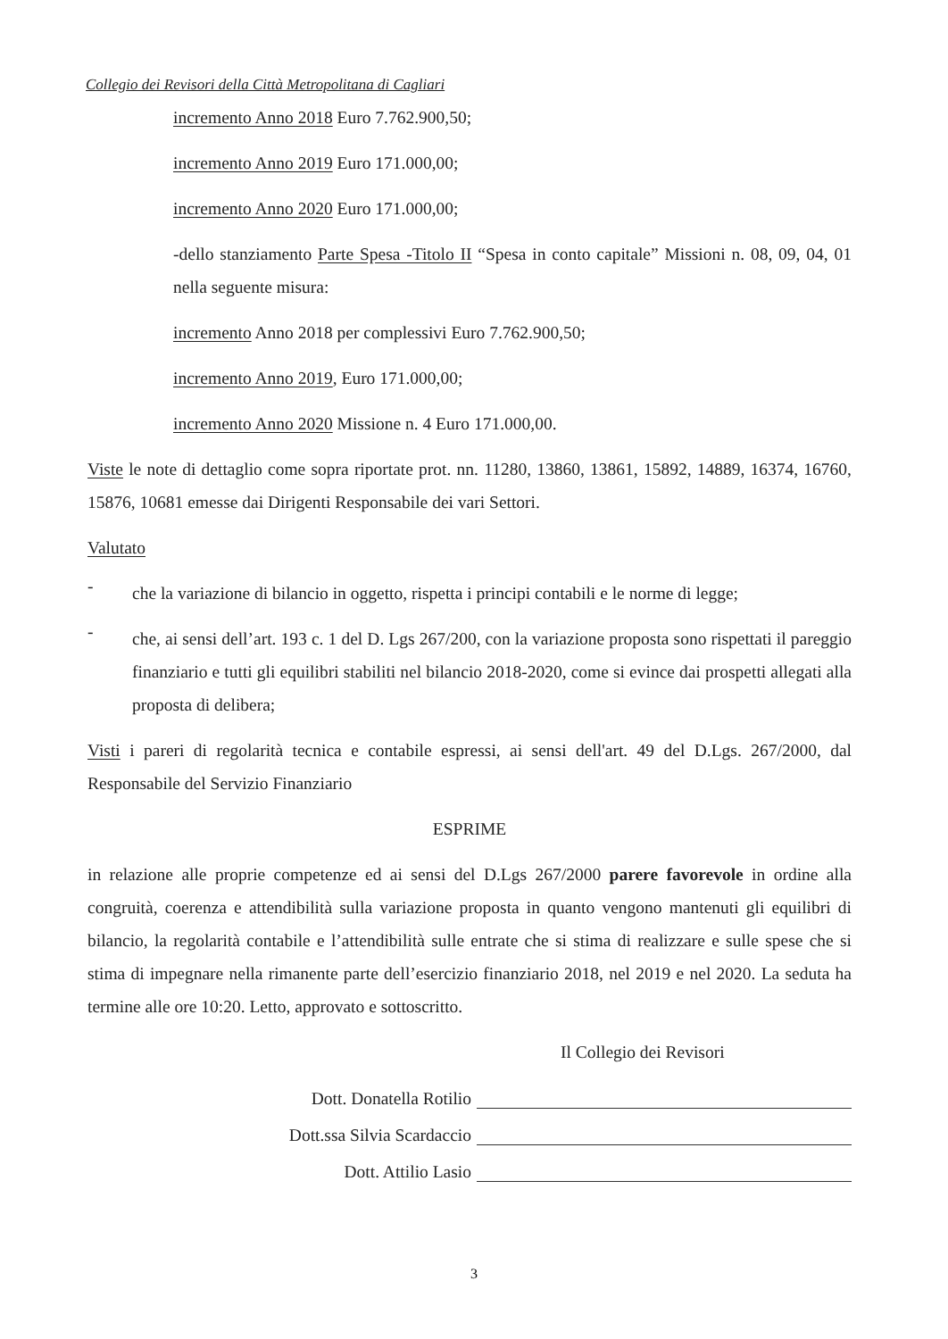Collegio dei Revisori della Città Metropolitana di Cagliari
incremento Anno 2018 Euro 7.762.900,50;
incremento Anno 2019 Euro 171.000,00;
incremento Anno 2020 Euro 171.000,00;
-dello stanziamento Parte Spesa -Titolo II “Spesa in conto capitale” Missioni n. 08, 09, 04, 01 nella seguente misura:
incremento Anno 2018 per complessivi Euro 7.762.900,50;
incremento Anno 2019, Euro 171.000,00;
incremento Anno 2020 Missione n. 4 Euro 171.000,00.
Viste le note di dettaglio come sopra riportate prot. nn. 11280, 13860, 13861, 15892, 14889, 16374, 16760, 15876, 10681 emesse dai Dirigenti Responsabile dei vari Settori.
Valutato
-
che la variazione di bilancio in oggetto, rispetta i principi contabili e le norme di legge;
-
che, ai sensi dell’art. 193 c. 1 del D. Lgs 267/200, con la variazione proposta sono rispettati il pareggio finanziario e tutti gli equilibri stabiliti nel bilancio 2018-2020, come si evince dai prospetti allegati alla proposta di delibera;
Visti i pareri di regolarità tecnica e contabile espressi, ai sensi dell'art. 49 del D.Lgs. 267/2000, dal Responsabile del Servizio Finanziario
ESPRIME
in relazione alle proprie competenze ed ai sensi del D.Lgs 267/2000 parere favorevole in ordine alla congruità, coerenza e attendibilità sulla variazione proposta in quanto vengono mantenuti gli equilibri di bilancio, la regolarità contabile e l’attendibilità sulle entrate che si stima di realizzare e sulle spese che si stima di impegnare nella rimanente parte dell’esercizio finanziario 2018, nel 2019 e nel 2020. La seduta ha termine alle ore 10:20. Letto, approvato e sottoscritto.
Il Collegio dei Revisori
Dott. Donatella Rotilio
Dott.ssa Silvia Scardaccio
Dott. Attilio Lasio
3